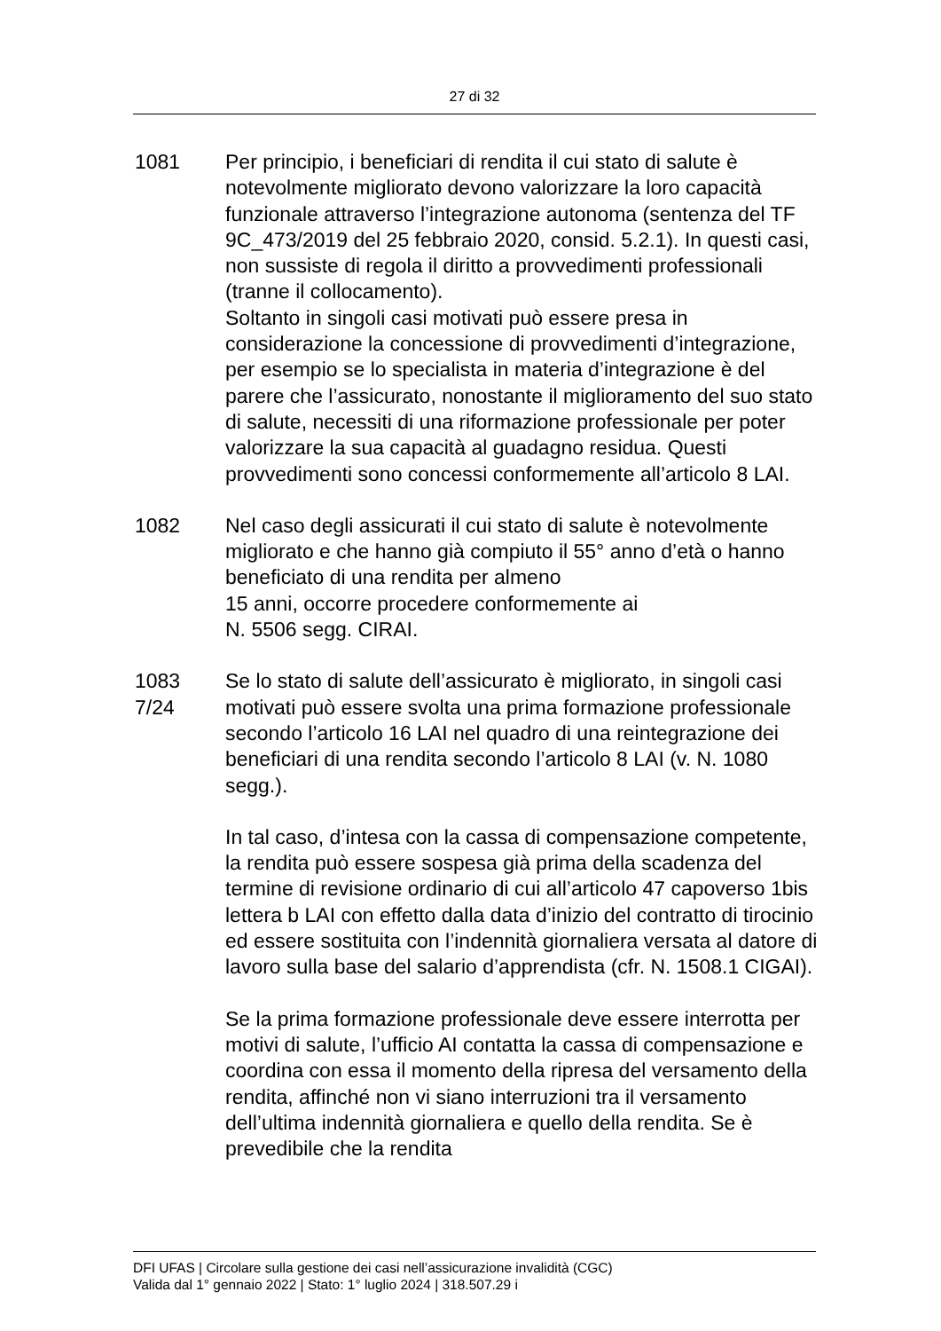27 di 32
1081 Per principio, i beneficiari di rendita il cui stato di salute è notevolmente migliorato devono valorizzare la loro capacità funzionale attraverso l’integrazione autonoma (sentenza del TF 9C_473/2019 del 25 febbraio 2020, consid. 5.2.1). In questi casi, non sussiste di regola il diritto a provvedimenti professionali (tranne il collocamento).
Soltanto in singoli casi motivati può essere presa in considerazione la concessione di provvedimenti d’integrazione, per esempio se lo specialista in materia d’integrazione è del parere che l’assicurato, nonostante il miglioramento del suo stato di salute, necessiti di una riformazione professionale per poter valorizzare la sua capacità al guadagno residua. Questi provvedimenti sono concessi conformemente all’articolo 8 LAI.
1082 Nel caso degli assicurati il cui stato di salute è notevolmente migliorato e che hanno già compiuto il 55° anno d’età o hanno beneficiato di una rendita per almeno
15 anni, occorre procedere conformemente ai
N. 5506 segg. CIRAI.
1083
7/24
Se lo stato di salute dell’assicurato è migliorato, in singoli casi motivati può essere svolta una prima formazione professionale secondo l’articolo 16 LAI nel quadro di una reintegrazione dei beneficiari di una rendita secondo l’articolo 8 LAI (v. N. 1080 segg.).
In tal caso, d’intesa con la cassa di compensazione competente, la rendita può essere sospesa già prima della scadenza del termine di revisione ordinario di cui all’articolo 47 capoverso 1bis lettera b LAI con effetto dalla data d’inizio del contratto di tirocinio ed essere sostituita con l’indennità giornaliera versata al datore di lavoro sulla base del salario d’apprendista (cfr. N. 1508.1 CIGAI).
Se la prima formazione professionale deve essere interrotta per motivi di salute, l’ufficio AI contatta la cassa di compensazione e coordina con essa il momento della ripresa del versamento della rendita, affinché non vi siano interruzioni tra il versamento dell’ultima indennità giornaliera e quello della rendita. Se è prevedibile che la rendita
DFI UFAS | Circolare sulla gestione dei casi nell’assicurazione invalidità (CGC)
Valida dal 1° gennaio 2022 | Stato: 1° luglio 2024 | 318.507.29 i